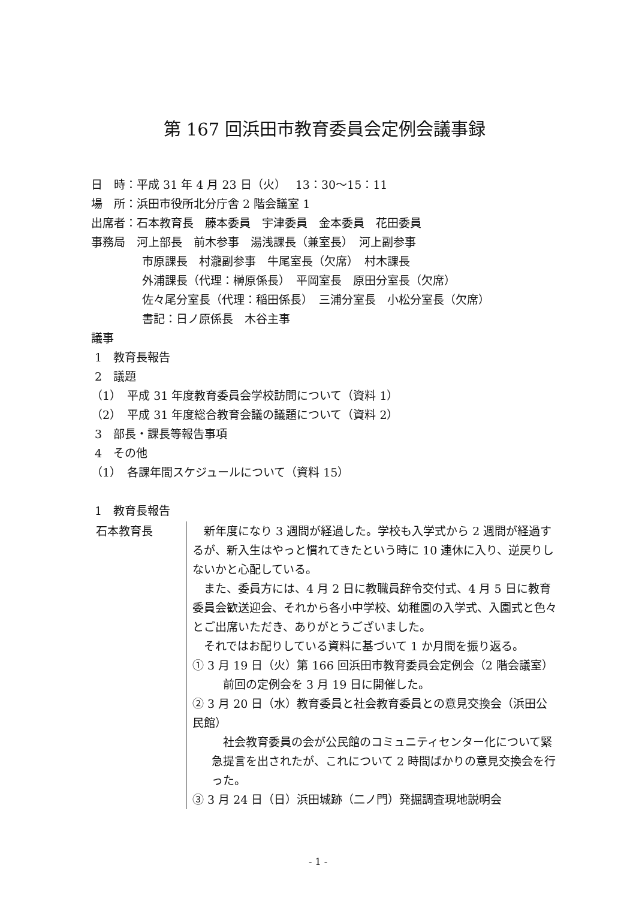第 167 回浜田市教育委員会定例会議事録
日　時：平成 31 年 4 月 23 日（火）　 13：30〜15：11
場　所：浜田市役所北分庁舎 2 階会議室 1
出席者：石本教育長　藤本委員　宇津委員　金本委員　花田委員
事務局　河上部長　前木参事　湯浅課長（兼室長）　河上副参事
市原課長　村瀧副参事　牛尾室長（欠席）　村木課長
外浦課長（代理：榊原係長）　平岡室長　原田分室長（欠席）
佐々尾分室長（代理：稲田係長）　三浦分室長　小松分室長（欠席）
書記：日ノ原係長　木谷主事
議事
1　教育長報告
2　議題
（1）　平成 31 年度教育委員会学校訪問について（資料 1）
（2）　平成 31 年度総合教育会議の議題について（資料 2）
3　部長・課長等報告事項
4　その他
（1）　各課年間スケジュールについて（資料 15）
1　教育長報告
石本教育長 　新年度になり 3 週間が経過した。学校も入学式から 2 週間が経過するが、新入生はやっと慣れてきたという時に 10 連休に入り、逆戻りしないかと心配している。
　また、委員方には、4 月 2 日に教職員辞令交付式、4 月 5 日に教育委員会歓送迎会、それから各小中学校、幼稚園の入学式、入園式と色々とご出席いただき、ありがとうございました。
　それではお配りしている資料に基づいて 1 か月間を振り返る。
① 3 月 19 日（火）第 166 回浜田市教育委員会定例会（2 階会議室）
　前回の定例会を 3 月 19 日に開催した。
② 3 月 20 日（水）教育委員と社会教育委員との意見交換会（浜田公民館）
　社会教育委員の会が公民館のコミュニティセンター化について緊急提言を出されたが、これについて 2 時間ばかりの意見交換会を行った。
③ 3 月 24 日（日）浜田城跡（二ノ門）発掘調査現地説明会
- 1 -